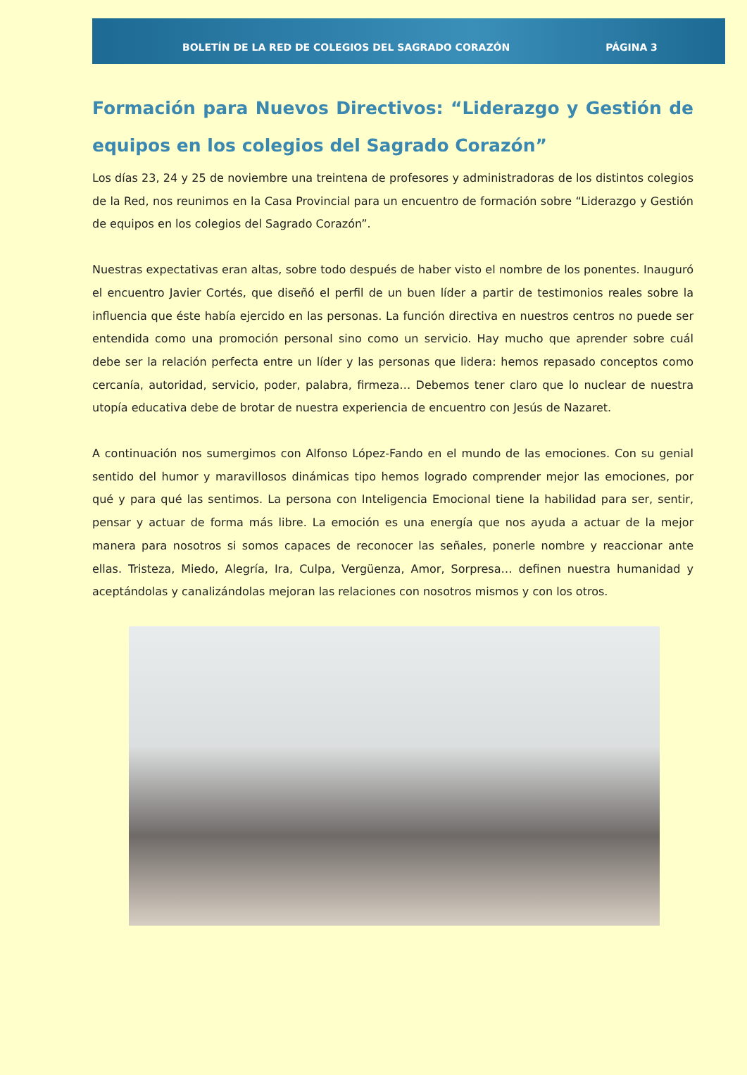BOLETÍN DE LA RED DE COLEGIOS DEL SAGRADO CORAZÓN PÁGINA 3
Formación para Nuevos Directivos: “Liderazgo y Gestión de equipos en los colegios del Sagrado Corazón”
Los días 23, 24 y 25 de noviembre una treintena de profesores y administradoras de los distintos colegios de la Red, nos reunimos en la Casa Provincial para un encuentro de formación sobre “Liderazgo y Gestión de equipos en los colegios del Sagrado Corazón”.
Nuestras expectativas eran altas, sobre todo después de haber visto el nombre de los ponentes. Inauguró el encuentro Javier Cortés, que diseñó el perfil de un buen líder a partir de testimonios reales sobre la influencia que éste había ejercido en las personas. La función directiva en nuestros centros no puede ser entendida como una promoción personal sino como un servicio. Hay mucho que aprender sobre cuál debe ser la relación perfecta entre un líder y las personas que lidera: hemos repasado conceptos como cercanía, autoridad, servicio, poder, palabra, firmeza… Debemos tener claro que lo nuclear de nuestra utopía educativa debe de brotar de nuestra experiencia de encuentro con Jesús de Nazaret.
A continuación nos sumergimos con Alfonso López-Fando en el mundo de las emociones. Con su genial sentido del humor y maravillosos dinámicas tipo hemos logrado comprender mejor las emociones, por qué y para qué las sentimos. La persona con Inteligencia Emocional tiene la habilidad para ser, sentir, pensar y actuar de forma más libre. La emoción es una energía que nos ayuda a actuar de la mejor manera para nosotros si somos capaces de reconocer las señales, ponerle nombre y reaccionar ante ellas. Tristeza, Miedo, Alegría, Ira, Culpa, Vergüenza, Amor, Sorpresa… definen nuestra humanidad y aceptándolas y canalizándolas mejoran las relaciones con nosotros mismos y con los otros.